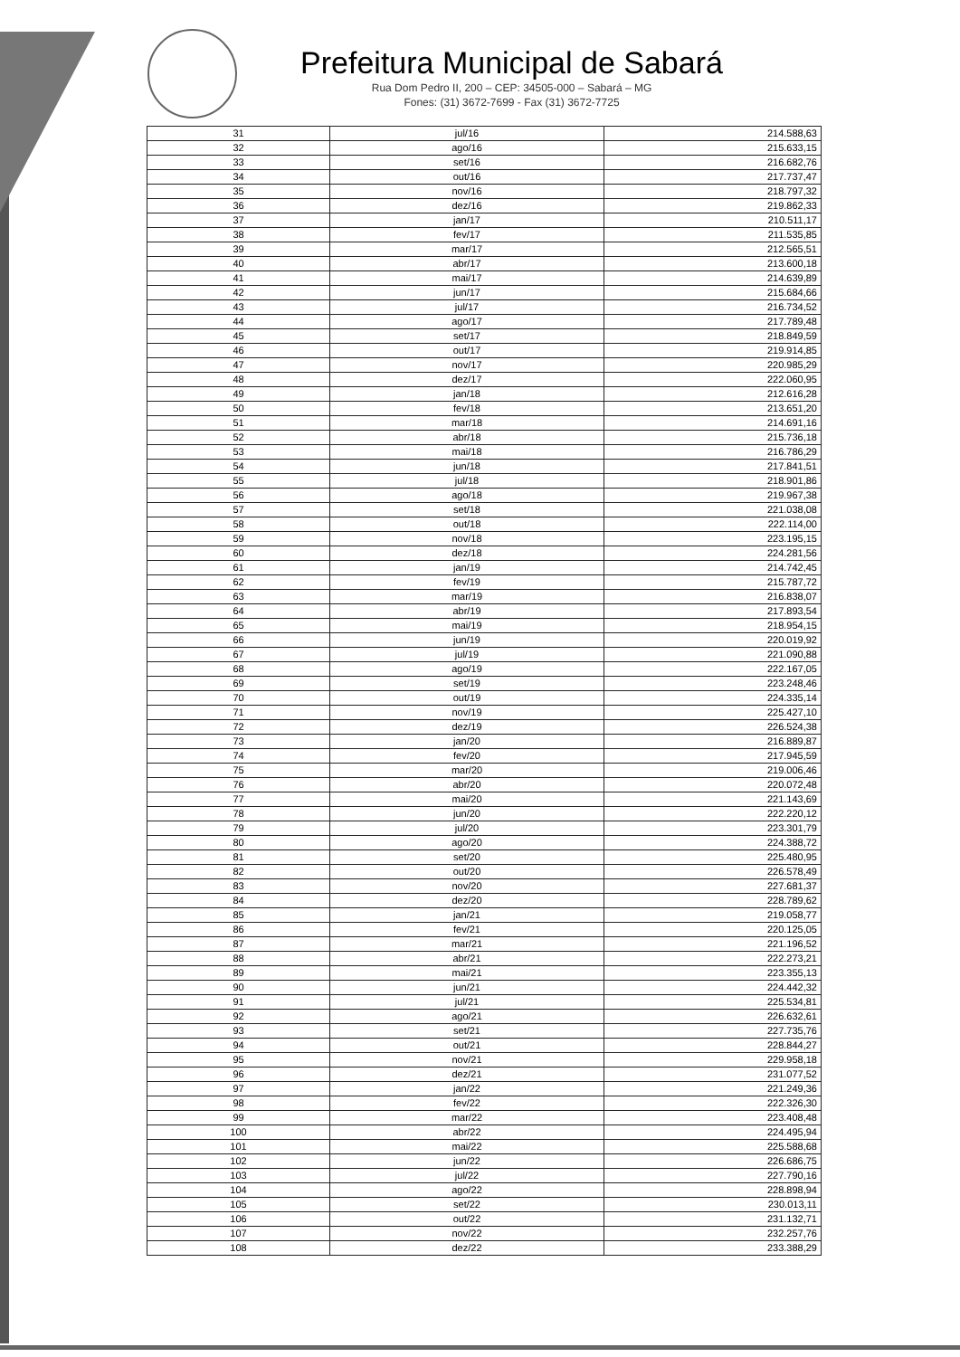Prefeitura Municipal de Sabará
Rua Dom Pedro II, 200 – CEP: 34505-000 – Sabará – MG
Fones: (31) 3672-7699 - Fax (31) 3672-7725
| 31 | jul/16 | 214.588,63 |
| 32 | ago/16 | 215.633,15 |
| 33 | set/16 | 216.682,76 |
| 34 | out/16 | 217.737,47 |
| 35 | nov/16 | 218.797,32 |
| 36 | dez/16 | 219.862,33 |
| 37 | jan/17 | 210.511,17 |
| 38 | fev/17 | 211.535,85 |
| 39 | mar/17 | 212.565,51 |
| 40 | abr/17 | 213.600,18 |
| 41 | mai/17 | 214.639,89 |
| 42 | jun/17 | 215.684,66 |
| 43 | jul/17 | 216.734,52 |
| 44 | ago/17 | 217.789,48 |
| 45 | set/17 | 218.849,59 |
| 46 | out/17 | 219.914,85 |
| 47 | nov/17 | 220.985,29 |
| 48 | dez/17 | 222.060,95 |
| 49 | jan/18 | 212.616,28 |
| 50 | fev/18 | 213.651,20 |
| 51 | mar/18 | 214.691,16 |
| 52 | abr/18 | 215.736,18 |
| 53 | mai/18 | 216.786,29 |
| 54 | jun/18 | 217.841,51 |
| 55 | jul/18 | 218.901,86 |
| 56 | ago/18 | 219.967,38 |
| 57 | set/18 | 221.038,08 |
| 58 | out/18 | 222.114,00 |
| 59 | nov/18 | 223.195,15 |
| 60 | dez/18 | 224.281,56 |
| 61 | jan/19 | 214.742,45 |
| 62 | fev/19 | 215.787,72 |
| 63 | mar/19 | 216.838,07 |
| 64 | abr/19 | 217.893,54 |
| 65 | mai/19 | 218.954,15 |
| 66 | jun/19 | 220.019,92 |
| 67 | jul/19 | 221.090,88 |
| 68 | ago/19 | 222.167,05 |
| 69 | set/19 | 223.248,46 |
| 70 | out/19 | 224.335,14 |
| 71 | nov/19 | 225.427,10 |
| 72 | dez/19 | 226.524,38 |
| 73 | jan/20 | 216.889,87 |
| 74 | fev/20 | 217.945,59 |
| 75 | mar/20 | 219.006,46 |
| 76 | abr/20 | 220.072,48 |
| 77 | mai/20 | 221.143,69 |
| 78 | jun/20 | 222.220,12 |
| 79 | jul/20 | 223.301,79 |
| 80 | ago/20 | 224.388,72 |
| 81 | set/20 | 225.480,95 |
| 82 | out/20 | 226.578,49 |
| 83 | nov/20 | 227.681,37 |
| 84 | dez/20 | 228.789,62 |
| 85 | jan/21 | 219.058,77 |
| 86 | fev/21 | 220.125,05 |
| 87 | mar/21 | 221.196,52 |
| 88 | abr/21 | 222.273,21 |
| 89 | mai/21 | 223.355,13 |
| 90 | jun/21 | 224.442,32 |
| 91 | jul/21 | 225.534,81 |
| 92 | ago/21 | 226.632,61 |
| 93 | set/21 | 227.735,76 |
| 94 | out/21 | 228.844,27 |
| 95 | nov/21 | 229.958,18 |
| 96 | dez/21 | 231.077,52 |
| 97 | jan/22 | 221.249,36 |
| 98 | fev/22 | 222.326,30 |
| 99 | mar/22 | 223.408,48 |
| 100 | abr/22 | 224.495,94 |
| 101 | mai/22 | 225.588,68 |
| 102 | jun/22 | 226.686,75 |
| 103 | jul/22 | 227.790,16 |
| 104 | ago/22 | 228.898,94 |
| 105 | set/22 | 230.013,11 |
| 106 | out/22 | 231.132,71 |
| 107 | nov/22 | 232.257,76 |
| 108 | dez/22 | 233.388,29 |